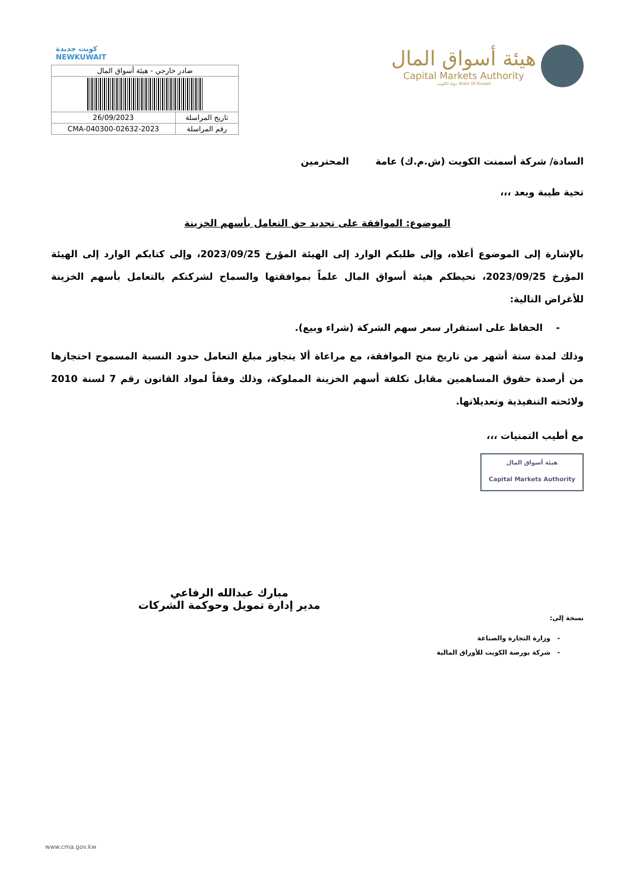كويت جديدة
NEWKUWAIT
| صادر خارجي - هيئة أسواق المال | |
| تاريخ المراسلة | 26/09/2023 |
| رقم المراسلة | CMA-040300-02632-2023 |
هيئة أسواق المال
Capital Markets Authority
State Of Kuwait دولة الكويت
السادة/ شركة أسمنت الكويت (ش.م.ك) عامة المحترمين
تحية طيبة وبعد ،،،
الموضوع: الموافقة على تجديد حق التعامل بأسهم الخزينة
بالإشارة إلى الموضوع أعلاه، وإلى طلبكم الوارد إلى الهيئة المؤرخ 2023/09/25، وإلى كتابكم الوارد إلى الهيئة المؤرخ 2023/09/25، تحيطكم هيئة أسواق المال علماً بموافقتها والسماح لشركتكم بالتعامل بأسهم الخزينة للأغراض التالية:
- الحفاظ على استقرار سعر سهم الشركة (شراء وبيع).
وذلك لمدة ستة أشهر من تاريخ منح الموافقة، مع مراعاة ألا يتجاوز مبلغ التعامل حدود النسبة المسموح احتجازها من أرصدة حقوق المساهمين مقابل تكلفة أسهم الخزينة المملوكة، وذلك وفقاً لمواد القانون رقم 7 لسنة 2010 ولائحته التنفيذية وتعديلاتها.
مع أطيب التمنيات ،،،
هيئة أسواق المال
Capital Markets Authority
مبارك عبدالله الرفاعي
مدير إدارة تمويل وحوكمة الشركات
نسخة إلى:
- وزارة التجارة والصناعة
- شركة بورصة الكويت للأوراق المالية
www.cma.gov.kw